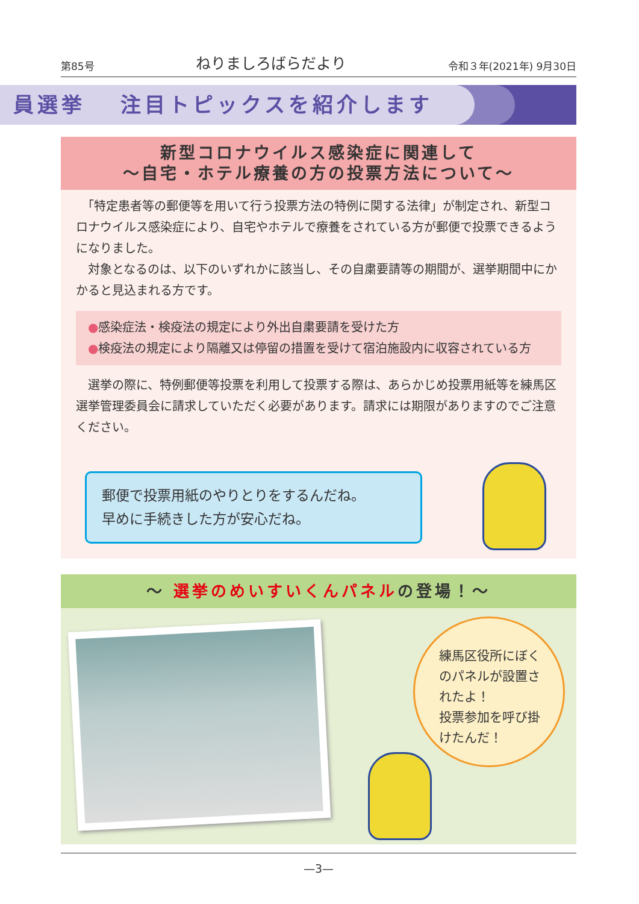第85号 ねりましろばらだより 令和３年(2021年) 9月30日
員選挙　 注目トピックスを紹介します
新型コロナウイルス感染症に関連して
〜自宅・ホテル療養の方の投票方法について〜
　「特定患者等の郵便等を用いて行う投票方法の特例に関する法律」が制定され、新型コロナウイルス感染症により、自宅やホテルで療養をされている方が郵便で投票できるようになりました。
　対象となるのは、以下のいずれかに該当し、その自粛要請等の期間が、選挙期間中にかかると見込まれる方です。
●感染症法・検疫法の規定により外出自粛要請を受けた方
●検疫法の規定により隔離又は停留の措置を受けて宿泊施設内に収容されている方
　選挙の際に、特例郵便等投票を利用して投票する際は、あらかじめ投票用紙等を練馬区選挙管理委員会に請求していただく必要があります。請求には期限がありますのでご注意ください。
郵便で投票用紙のやりとりをするんだね。
早めに手続きした方が安心だね。
〜 選挙のめいすいくんパネルの登場！〜
練馬区役所にぼくのパネルが設置されたよ！
投票参加を呼び掛けたんだ！
—3—